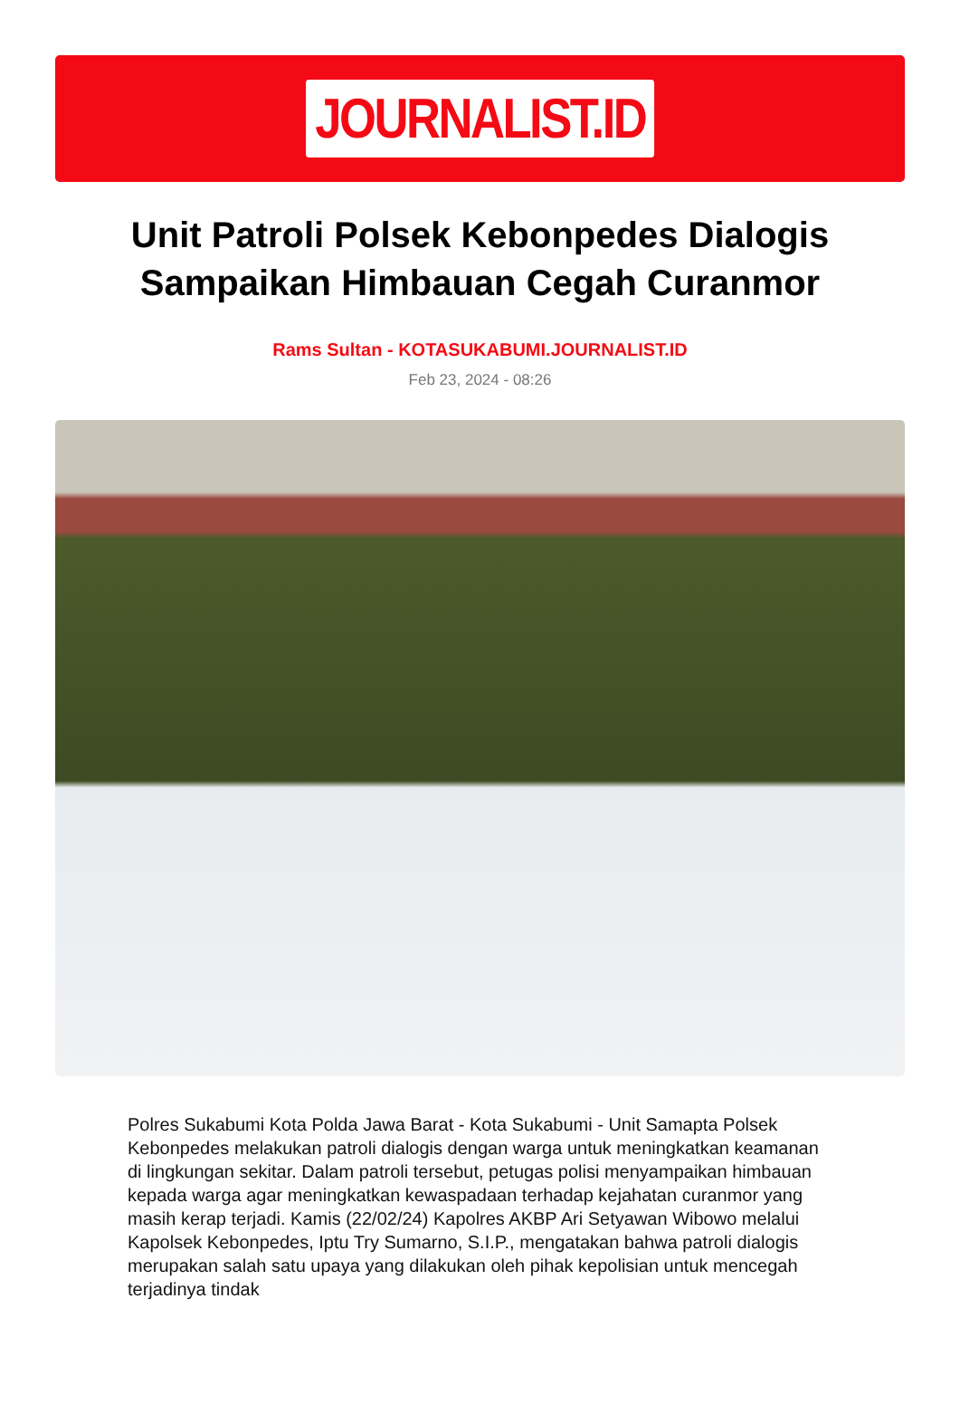JOURNALIST.ID
Unit Patroli Polsek Kebonpedes Dialogis Sampaikan Himbauan Cegah Curanmor
Rams Sultan - KOTASUKABUMI.JOURNALIST.ID
Feb 23, 2024 - 08:26
Polres Sukabumi Kota Polda Jawa Barat - Kota Sukabumi - Unit Samapta Polsek Kebonpedes melakukan patroli dialogis dengan warga untuk meningkatkan keamanan di lingkungan sekitar. Dalam patroli tersebut, petugas polisi menyampaikan himbauan kepada warga agar meningkatkan kewaspadaan terhadap kejahatan curanmor yang masih kerap terjadi. Kamis (22/02/24) Kapolres AKBP Ari Setyawan Wibowo melalui Kapolsek Kebonpedes, Iptu Try Sumarno, S.I.P., mengatakan bahwa patroli dialogis merupakan salah satu upaya yang dilakukan oleh pihak kepolisian untuk mencegah terjadinya tindak